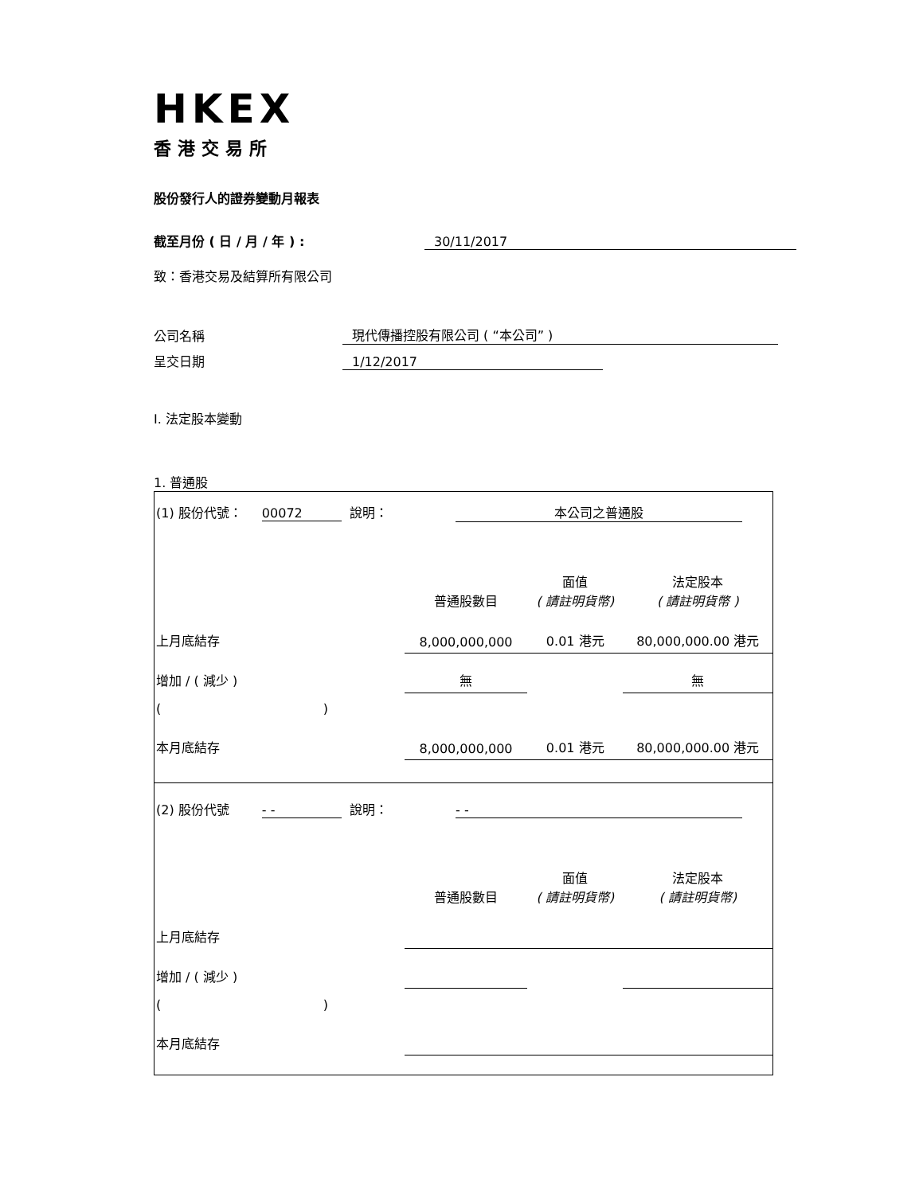HKEX
香港交易所
股份發行人的證券變動月報表
截至月份 ( 日 / 月 / 年 ) : 30/11/2017
致：香港交易及結算所有限公司
公司名稱 現代傳播控股有限公司 ( “本公司” )
呈交日期 1/12/2017
I. 法定股本變動
1. 普通股
| (1) 股份代號： 00072 說明： 本公司之普通股 | | | |
| | 普通股數目 | 面值 ( 請註明貨幣) | 法定股本 ( 請註明貨幣 ) |
| 上月底結存 | 8,000,000,000 | 0.01 港元 | 80,000,000.00 港元 |
| 增加 / ( 減少 ) | 無 | | 無 |
| ( ) | | | |
| 本月底結存 | 8,000,000,000 | 0.01 港元 | 80,000,000.00 港元 |
| (2) 股份代號 - - 說明： - - | | | |
| | 普通股數目 | 面值 ( 請註明貨幣) | 法定股本 ( 請註明貨幣) |
| 上月底結存 | | | |
| 增加 / ( 減少 ) | | | |
| ( ) | | | |
| 本月底結存 | | | |